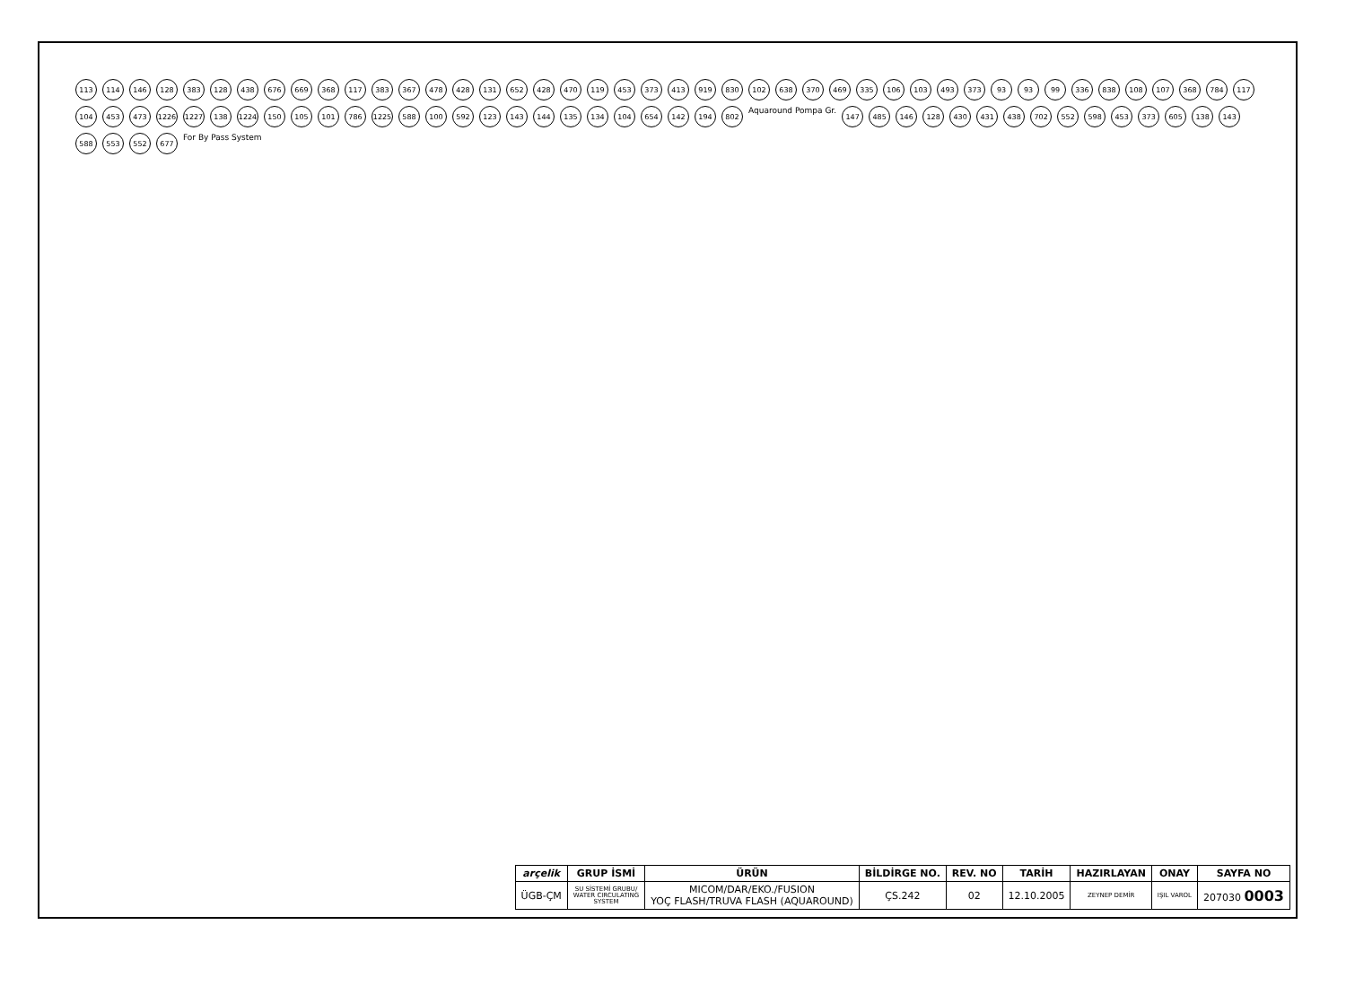113
114
146
128
383
128
438
676
669
368
117
383
367
478
428
131
652
428
470
119
453
373
413
919
830
102
638
370
469
335
106
103
493
373
93
93
99
336
838
108
107
368
784
117
104
453
473
1226
1227
138
1224
150
105
101
786
1225
588
100
592
123
143
144
135
134
104
654
142
194
802
Aquaround Pompa Gr.
147
485
146
128
430
431
438
702
552
598
453
373
605
138
143
588
553
552
677
For By Pass System
| arçelik | GRUP İSMİ | ÜRÜN | BİLDİRGE NO. | REV. NO | TARİH | HAZIRLAYAN | ONAY | SAYFA NO |
| --- | --- | --- | --- | --- | --- | --- | --- | --- |
| ÜGB-ÇM | SU SİSTEMİ GRUBU/ WATER CIRCULATING SYSTEM | MICOM/DAR/EKO./FUSION YOÇ FLASH/TRUVA FLASH (AQUAROUND) | ÇS.242 | 02 | 12.10.2005 | ZEYNEP DEMİR | IŞIL VAROL | 207030 0003 |